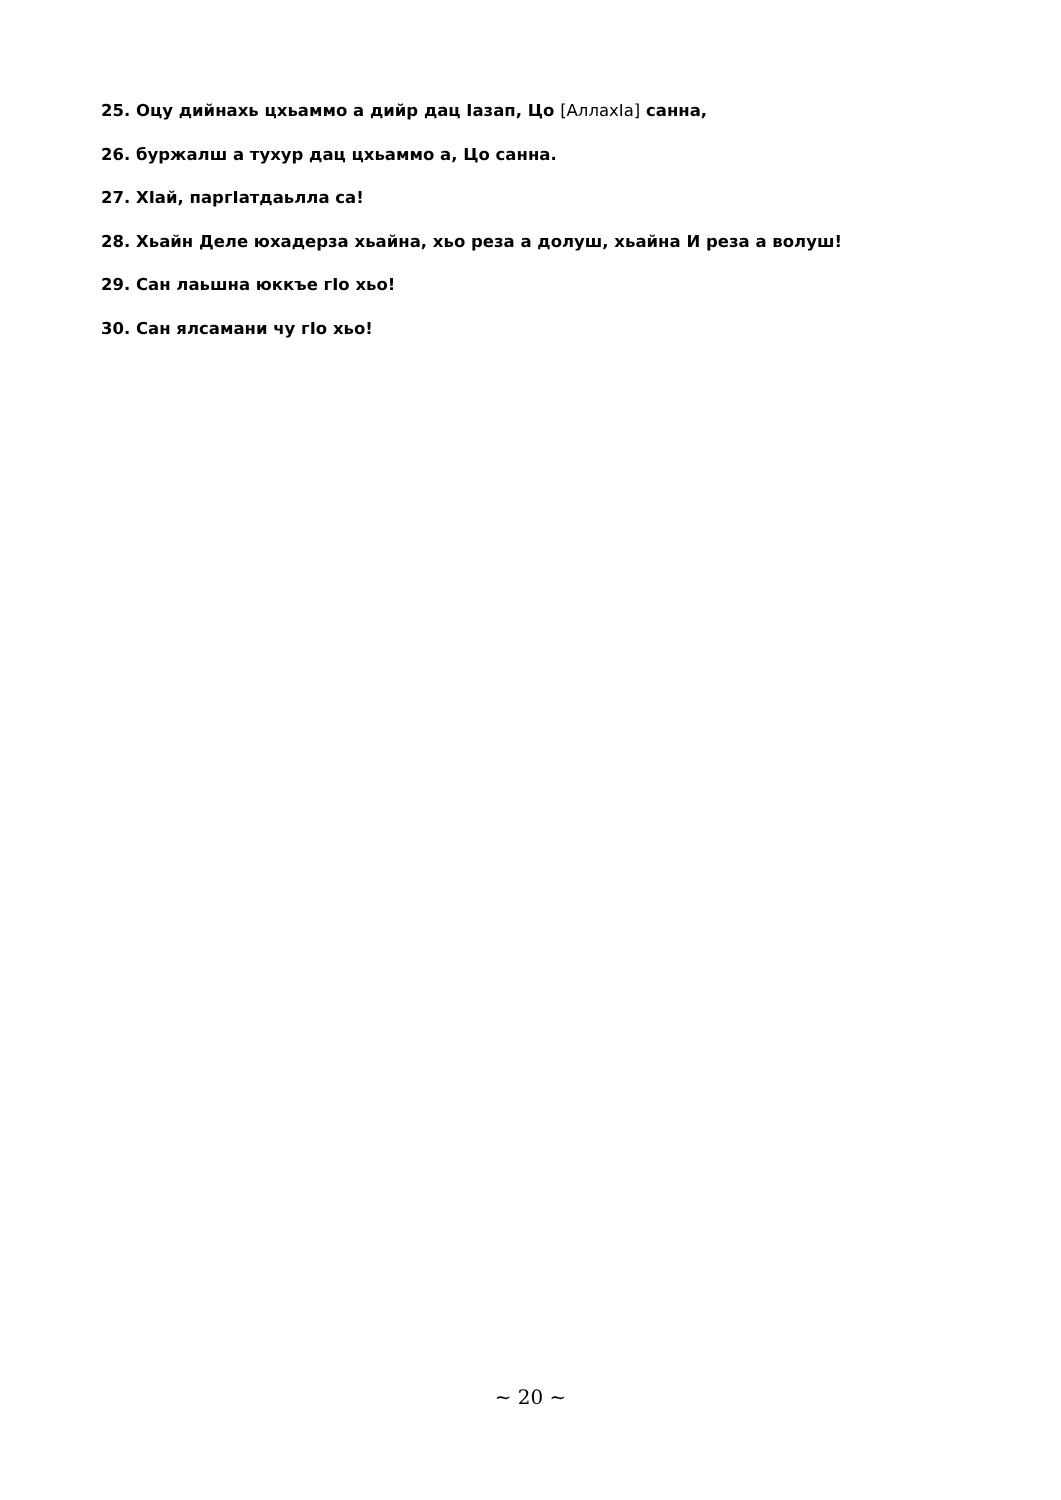25. Оцу дийнахь цхьаммо а дийр дац Iазап, Цо [АллахIа] санна,
26. буржалш а тухур дац цхьаммо а, Цо санна.
27. ХIай, паргIатдаьлла са!
28. Хьайн Деле юхадерза хьайна, хьо реза а долуш, хьайна И реза а волуш!
29. Сан лаьшна юккъе гIо хьо!
30. Сан ялсамани чу гIо хьо!
~ 20 ~